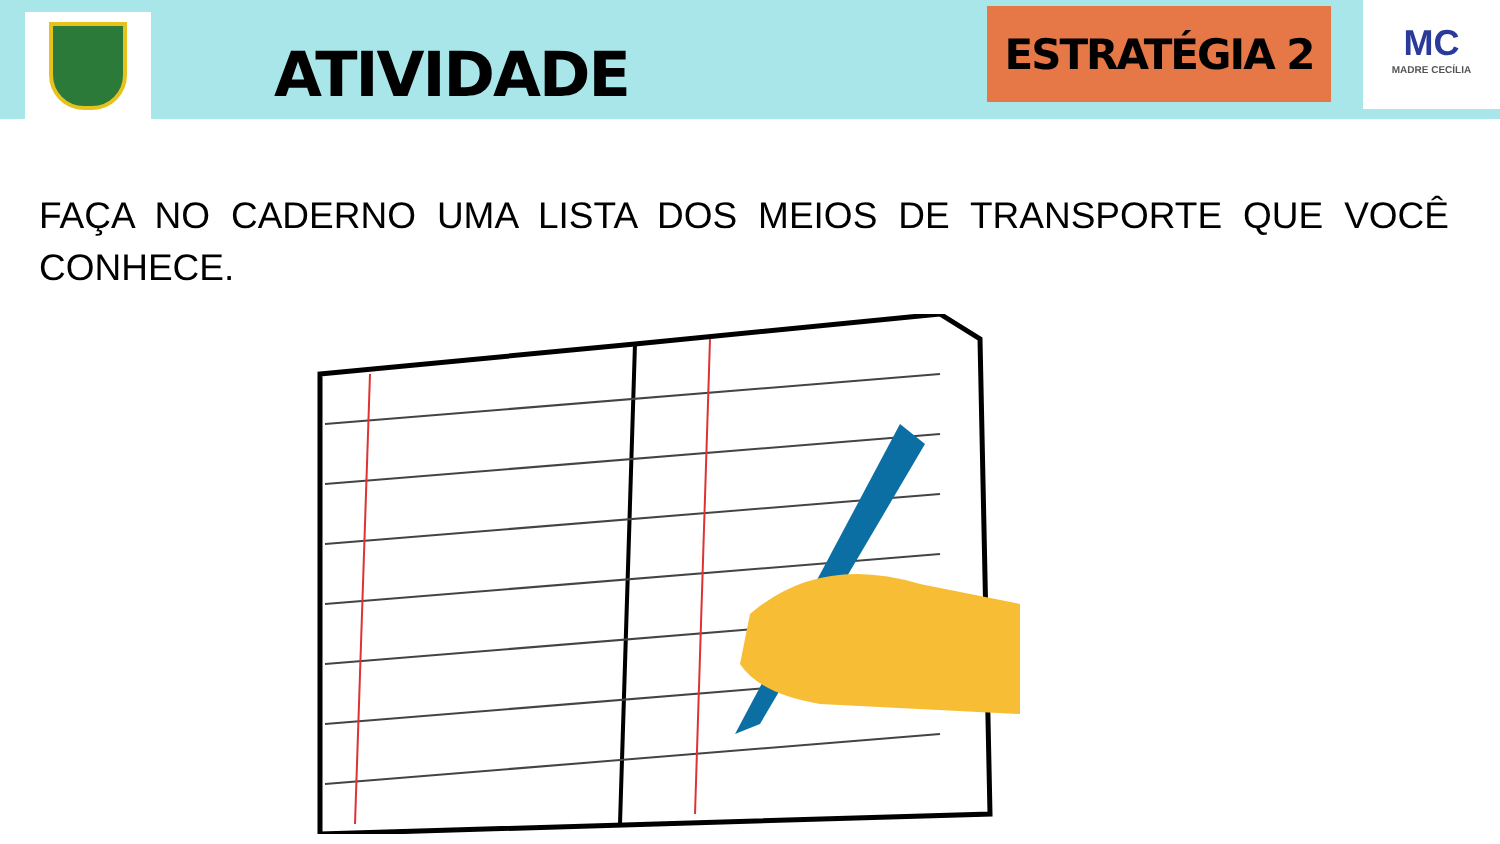ATIVIDADE
ESTRATÉGIA 2
MC
MADRE CECÍLIA
FAÇA NO CADERNO UMA LISTA DOS MEIOS DE TRANSPORTE QUE VOCÊ CONHECE.